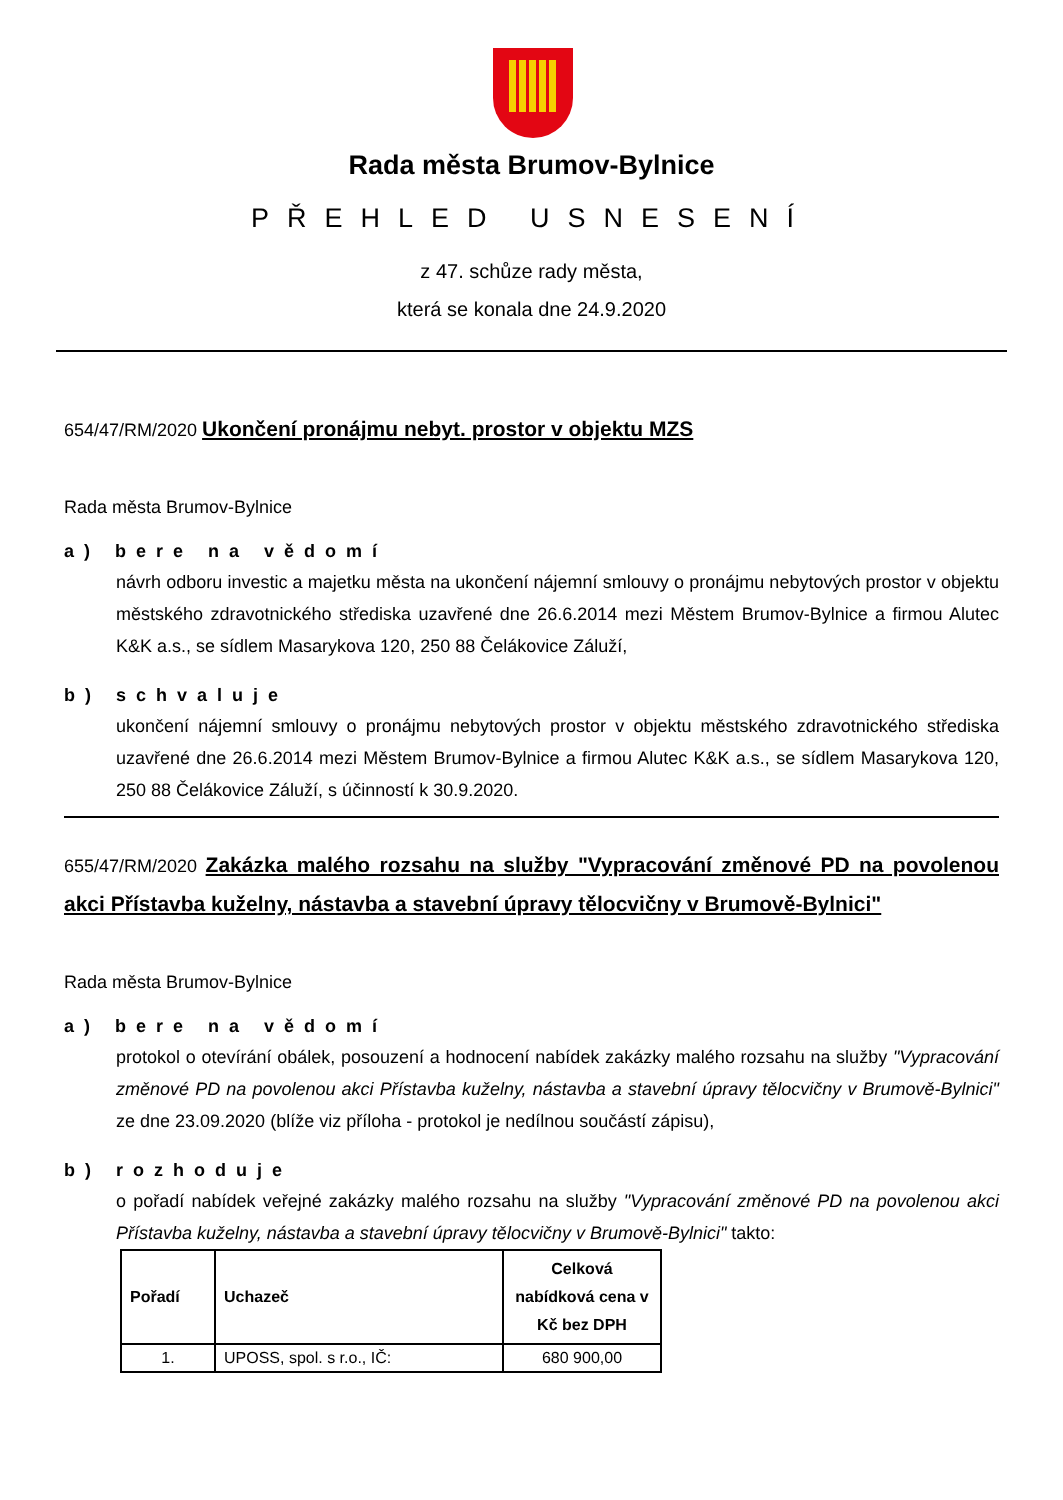Rada města Brumov-Bylnice
PŘEHLED USNESENÍ
z 47. schůze rady města,
která se konala dne 24.9.2020
654/47/RM/2020 Ukončení pronájmu nebyt. prostor v objektu MZS
Rada města Brumov-Bylnice
a) bere na vědomí
návrh odboru investic a majetku města na ukončení nájemní smlouvy o pronájmu nebytových prostor v objektu městského zdravotnického střediska uzavřené dne 26.6.2014 mezi Městem Brumov-Bylnice a firmou Alutec K&K a.s., se sídlem Masarykova 120, 250 88 Čelákovice Záluží,
b) schvaluje
ukončení nájemní smlouvy o pronájmu nebytových prostor v objektu městského zdravotnického střediska uzavřené dne 26.6.2014 mezi Městem Brumov-Bylnice a firmou Alutec K&K a.s., se sídlem Masarykova 120, 250 88 Čelákovice Záluží, s účinností k 30.9.2020.
655/47/RM/2020 Zakázka malého rozsahu na služby "Vypracování změnové PD na povolenou akci Přístavba kuželny, nástavba a stavební úpravy tělocvičny v Brumově-Bylnici"
Rada města Brumov-Bylnice
a) bere na vědomí
protokol o otevírání obálek, posouzení a hodnocení nabídek zakázky malého rozsahu na služby "Vypracování změnové PD na povolenou akci Přístavba kuželny, nástavba a stavební úpravy tělocvičny v Brumově-Bylnici" ze dne 23.09.2020 (blíže viz příloha - protokol je nedílnou součástí zápisu),
b) rozhoduje
o pořadí nabídek veřejné zakázky malého rozsahu na služby "Vypracování změnové PD na povolenou akci Přístavba kuželny, nástavba a stavební úpravy tělocvičny v Brumově-Bylnici" takto:
| Pořadí | Uchazeč | Celková nabídková cena v Kč bez DPH |
| --- | --- | --- |
| 1. | UPOSS, spol. s r.o., IČ: | 680 900,00 |